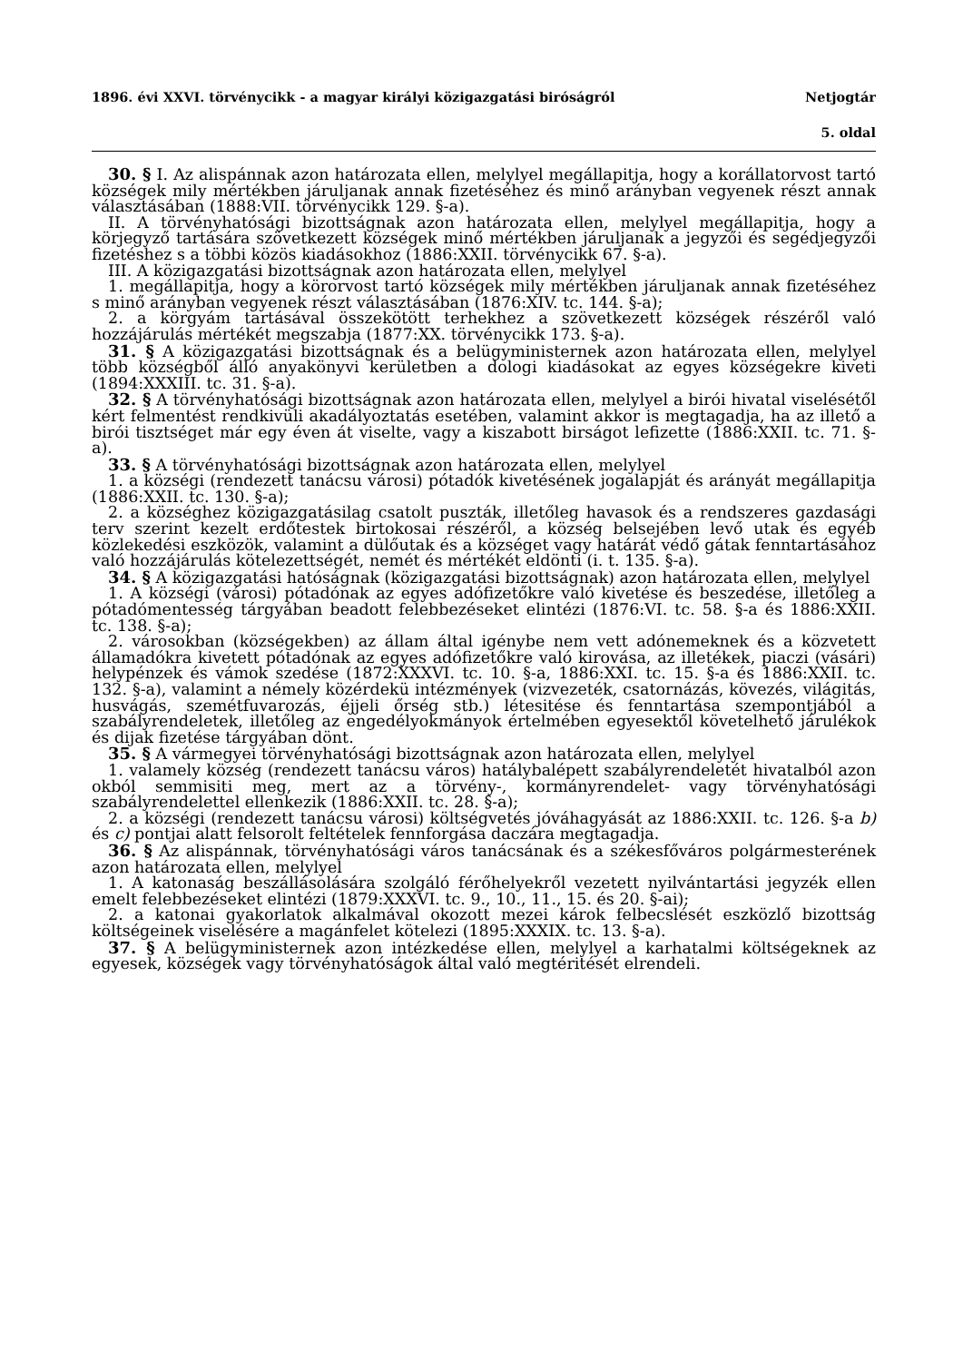1896. évi XXVI. törvénycikk - a magyar királyi közigazgatási biróságról Netjogtár
5. oldal
30. § I. Az alispánnak azon határozata ellen, melylyel megállapitja, hogy a korállatorvost tartó községek mily mértékben járuljanak annak fizetéséhez és minő arányban vegyenek részt annak választásában (1888:VII. törvénycikk 129. §-a).
II. A törvényhatósági bizottságnak azon határozata ellen, melylyel megállapitja, hogy a körjegyző tartására szövetkezett községek minő mértékben járuljanak a jegyzői és segédjegyzői fizetéshez s a többi közös kiadásokhoz (1886:XXII. törvénycikk 67. §-a).
III. A közigazgatási bizottságnak azon határozata ellen, melylyel
1. megállapitja, hogy a körorvost tartó községek mily mértékben járuljanak annak fizetéséhez s minő arányban vegyenek részt választásában (1876:XIV. tc. 144. §-a);
2. a körgyám tartásával összekötött terhekhez a szövetkezett községek részéről való hozzájárulás mértékét megszabja (1877:XX. törvénycikk 173. §-a).
31. § A közigazgatási bizottságnak és a belügyministernek azon határozata ellen, melylyel több községből álló anyakönyvi kerületben a dologi kiadásokat az egyes községekre kiveti (1894:XXXIII. tc. 31. §-a).
32. § A törvényhatósági bizottságnak azon határozata ellen, melylyel a birói hivatal viselésétől kért felmentést rendkivüli akadályoztatás esetében, valamint akkor is megtagadja, ha az illető a birói tisztséget már egy éven át viselte, vagy a kiszabott birságot lefizette (1886:XXII. tc. 71. §-a).
33. § A törvényhatósági bizottságnak azon határozata ellen, melylyel
1. a községi (rendezett tanácsu városi) pótadók kivetésének jogalapját és arányát megállapitja (1886:XXII. tc. 130. §-a);
2. a községhez közigazgatásilag csatolt puszták, illetőleg havasok és a rendszeres gazdasági terv szerint kezelt erdőtestek birtokosai részéről, a község belsejében levő utak és egyéb közlekedési eszközök, valamint a dülőutak és a községet vagy határát védő gátak fenntartásához való hozzájárulás kötelezettségét, nemét és mértékét eldönti (i. t. 135. §-a).
34. § A közigazgatási hatóságnak (közigazgatási bizottságnak) azon határozata ellen, melylyel
1. A községi (városi) pótadónak az egyes adófizetőkre való kivetése és beszedése, illetőleg a pótadómentesség tárgyában beadott felebbezéseket elintézi (1876:VI. tc. 58. §-a és 1886:XXII. tc. 138. §-a);
2. városokban (községekben) az állam által igénybe nem vett adónemeknek és a közvetett államadókra kivetett pótadónak az egyes adófizetőkre való kirovása, az illetékek, piaczi (vásári) helypénzek és vámok szedése (1872:XXXVI. tc. 10. §-a, 1886:XXI. tc. 15. §-a és 1886:XXII. tc. 132. §-a), valamint a némely közérdekü intézmények (vizvezeték, csatornázás, kövezés, világitás, husvágás, szemétfuvarozás, éjjeli őrség stb.) létesitése és fenntartása szempontjából a szabályrendeletek, illetőleg az engedélyokmányok értelmében egyesektől követelhető járulékok és dijak fizetése tárgyában dönt.
35. § A vármegyei törvényhatósági bizottságnak azon határozata ellen, melylyel
1. valamely község (rendezett tanácsu város) hatálybalépett szabályrendeletét hivatalból azon okból semmisiti meg, mert az a törvény-, kormányrendelet- vagy törvényhatósági szabályrendelettel ellenkezik (1886:XXII. tc. 28. §-a);
2. a községi (rendezett tanácsu városi) költségvetés jóváhagyását az 1886:XXII. tc. 126. §-a b) és c) pontjai alatt felsorolt feltételek fennforgása daczára megtagadja.
36. § Az alispánnak, törvényhatósági város tanácsának és a székesfőváros polgármesterének azon határozata ellen, melylyel
1. A katonaság beszállásolására szolgáló férőhelyekről vezetett nyilvántartási jegyzék ellen emelt felebbezéseket elintézi (1879:XXXVI. tc. 9., 10., 11., 15. és 20. §-ai);
2. a katonai gyakorlatok alkalmával okozott mezei károk felbecslését eszközlő bizottság költségeinek viselésére a magánfelet kötelezi (1895:XXXIX. tc. 13. §-a).
37. § A belügyministernek azon intézkedése ellen, melylyel a karhatalmi költségeknek az egyesek, községek vagy törvényhatóságok által való megtéritését elrendeli.